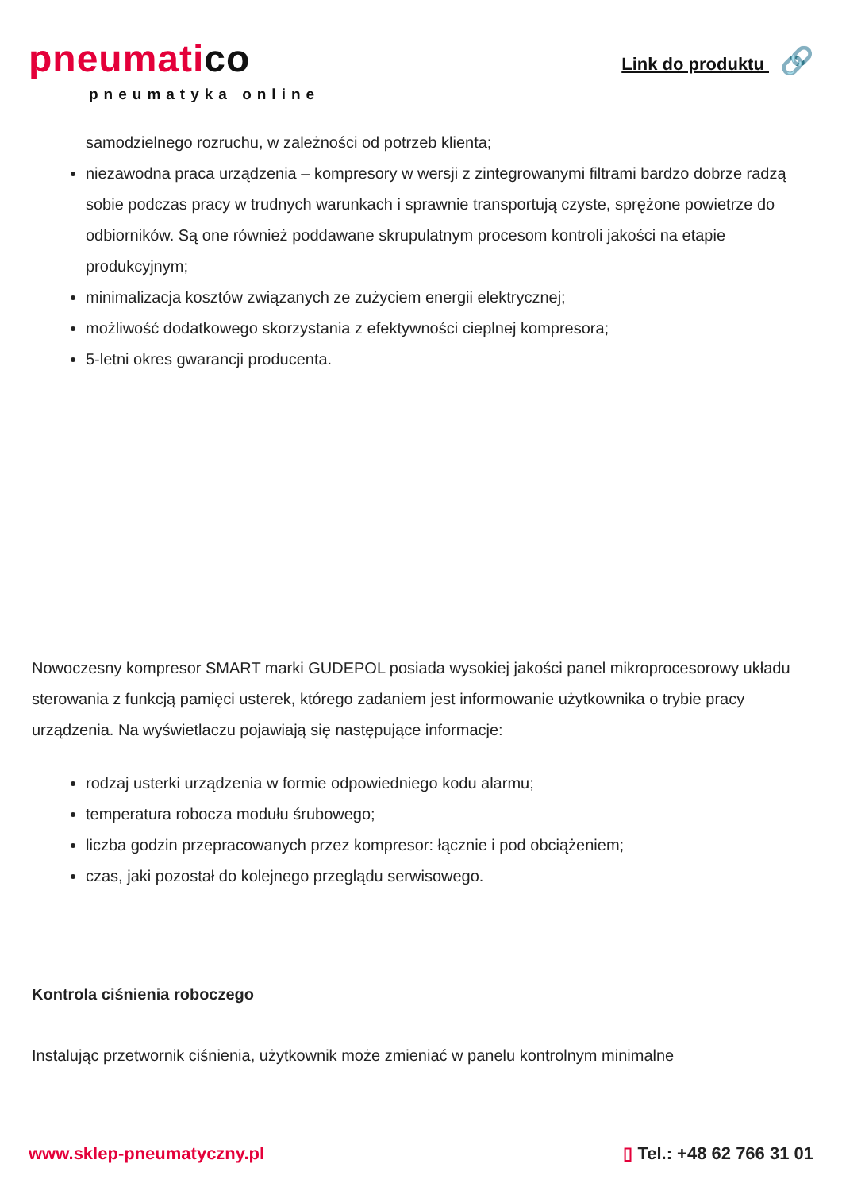pneumatico
pneumatyka online
Link do produktu 🔗
samodzielnego rozruchu, w zależności od potrzeb klienta;
niezawodna praca urządzenia – kompresory w wersji z zintegrowanymi filtrami bardzo dobrze radzą sobie podczas pracy w trudnych warunkach i sprawnie transportują czyste, sprężone powietrze do odbiorników. Są one również poddawane skrupulatnym procesom kontroli jakości na etapie produkcyjnym;
minimalizacja kosztów związanych ze zużyciem energii elektrycznej;
możliwość dodatkowego skorzystania z efektywności cieplnej kompresora;
5-letni okres gwarancji producenta.
Nowoczesny kompresor SMART marki GUDEPOL posiada wysokiej jakości panel mikroprocesorowy układu sterowania z funkcją pamięci usterek, którego zadaniem jest informowanie użytkownika o trybie pracy urządzenia. Na wyświetlaczu pojawiają się następujące informacje:
rodzaj usterki urządzenia w formie odpowiedniego kodu alarmu;
temperatura robocza modułu śrubowego;
liczba godzin przepracowanych przez kompresor: łącznie i pod obciążeniem;
czas, jaki pozostał do kolejnego przeglądu serwisowego.
Kontrola ciśnienia roboczego
Instalując przetwornik ciśnienia, użytkownik może zmieniać w panelu kontrolnym minimalne
www.sklep-pneumatyczny.pl ▯ Tel.: +48 62 766 31 01